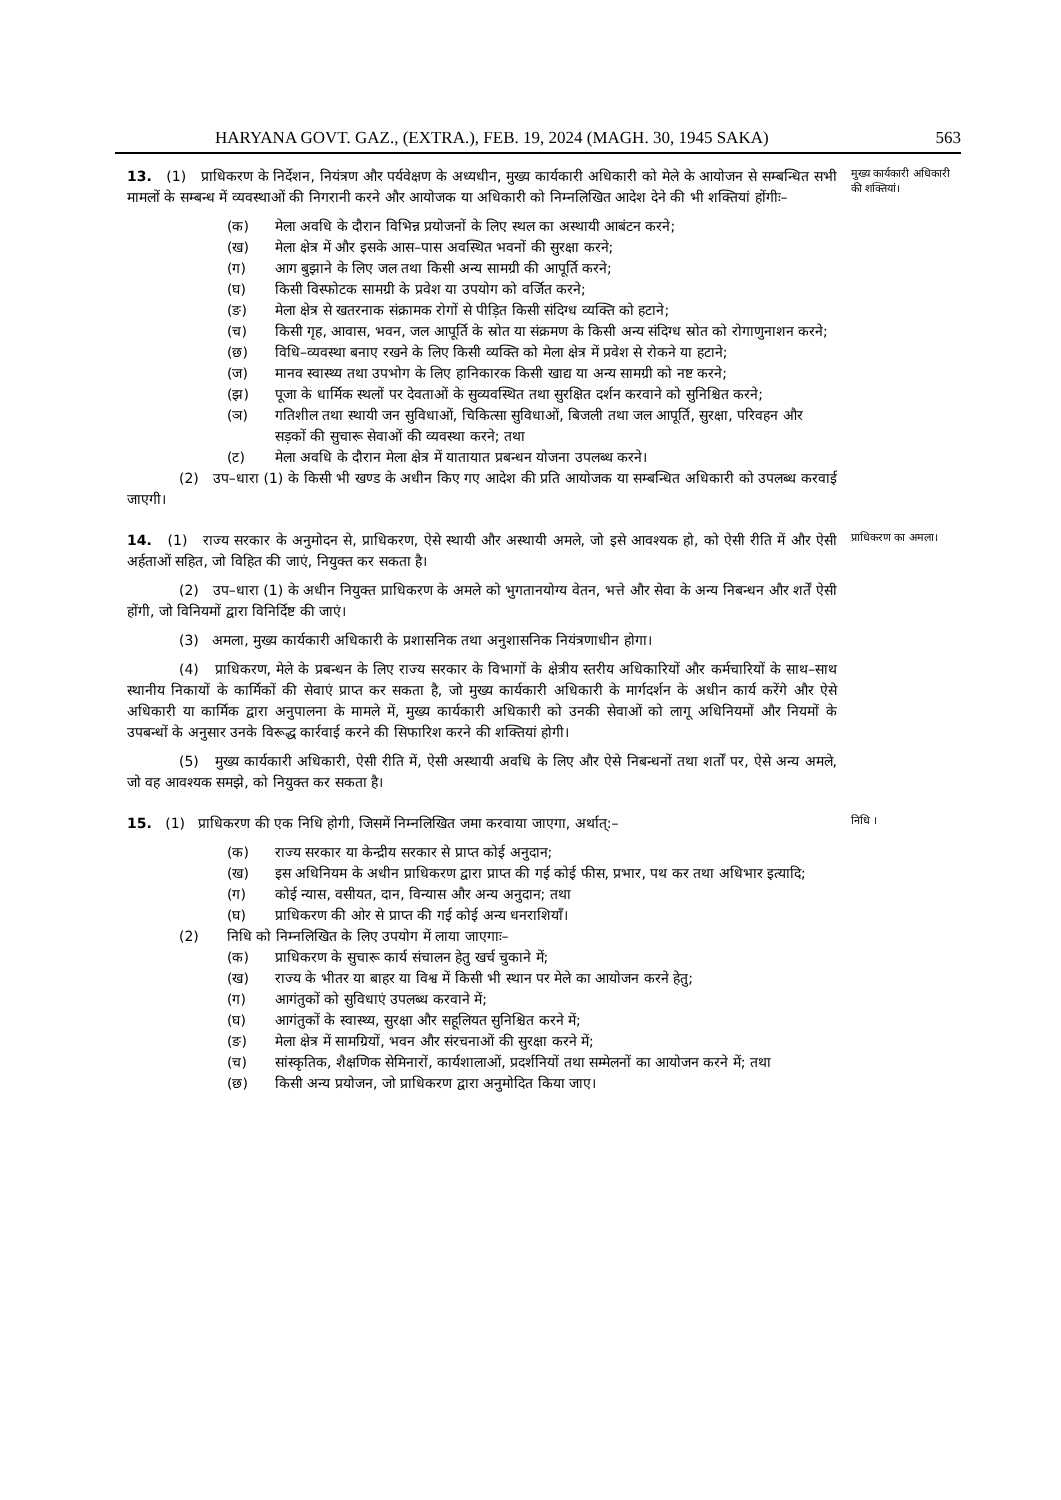HARYANA GOVT. GAZ., (EXTRA.), FEB. 19, 2024 (MAGH. 30, 1945 SAKA) 563
13. (1) प्राधिकरण के निर्देशन, नियंत्रण और पर्यवेक्षण के अध्यधीन, मुख्य कार्यकारी अधिकारी को मेले के आयोजन से सम्बन्धित सभी मामलों के सम्बन्ध में व्यवस्थाओं की निगरानी करने और आयोजक या अधिकारी को निम्नलिखित आदेश देने की भी शक्तियां होंगीः–
(क) मेला अवधि के दौरान विभिन्न प्रयोजनों के लिए स्थल का अस्थायी आबंटन करने;
(ख) मेला क्षेत्र में और इसके आस–पास अवस्थित भवनों की सुरक्षा करने;
(ग) आग बुझाने के लिए जल तथा किसी अन्य सामग्री की आपूर्ति करने;
(घ) किसी विस्फोटक सामग्री के प्रवेश या उपयोग को वर्जित करने;
(ङ) मेला क्षेत्र से खतरनाक संक्रामक रोगों से पीड़ित किसी संदिग्ध व्यक्ति को हटाने;
(च) किसी गृह, आवास, भवन, जल आपूर्ति के स्रोत या संक्रमण के किसी अन्य संदिग्ध स्रोत को रोगाणुनाशन करने;
(छ) विधि–व्यवस्था बनाए रखने के लिए किसी व्यक्ति को मेला क्षेत्र में प्रवेश से रोकने या हटाने;
(ज) मानव स्वास्थ्य तथा उपभोग के लिए हानिकारक किसी खाद्य या अन्य सामग्री को नष्ट करने;
(झ) पूजा के धार्मिक स्थलों पर देवताओं के सुव्यवस्थित तथा सुरक्षित दर्शन करवाने को सुनिश्चित करने;
(ञ) गतिशील तथा स्थायी जन सुविधाओं, चिकित्सा सुविधाओं, बिजली तथा जल आपूर्ति, सुरक्षा, परिवहन और सड़कों की सुचारू सेवाओं की व्यवस्था करने; तथा
(ट) मेला अवधि के दौरान मेला क्षेत्र में यातायात प्रबन्धन योजना उपलब्ध करने।
(2) उप–धारा (1) के किसी भी खण्ड के अधीन किए गए आदेश की प्रति आयोजक या सम्बन्धित अधिकारी को उपलब्ध करवाई जाएगी।
मुख्य कार्यकारी अधिकारी की शक्तियां।
14. (1) राज्य सरकार के अनुमोदन से, प्राधिकरण, ऐसे स्थायी और अस्थायी अमले, जो इसे आवश्यक हो, को ऐसी रीति में और ऐसी अर्हताओं सहित, जो विहित की जाएं, नियुक्त कर सकता है।
(2) उप–धारा (1) के अधीन नियुक्त प्राधिकरण के अमले को भुगतानयोग्य वेतन, भत्ते और सेवा के अन्य निबन्धन और शर्तें ऐसी होंगी, जो विनियमों द्वारा विनिर्दिष्ट की जाएं।
(3) अमला, मुख्य कार्यकारी अधिकारी के प्रशासनिक तथा अनुशासनिक नियंत्रणाधीन होगा।
(4) प्राधिकरण, मेले के प्रबन्धन के लिए राज्य सरकार के विभागों के क्षेत्रीय स्तरीय अधिकारियों और कर्मचारियों के साथ–साथ स्थानीय निकायों के कार्मिकों की सेवाएं प्राप्त कर सकता है, जो मुख्य कार्यकारी अधिकारी के मार्गदर्शन के अधीन कार्य करेंगे और ऐसे अधिकारी या कार्मिक द्वारा अनुपालना के मामले में, मुख्य कार्यकारी अधिकारी को उनकी सेवाओं को लागू अधिनियमों और नियमों के उपबन्धों के अनुसार उनके विरूद्ध कार्रवाई करने की सिफारिश करने की शक्तियां होगी।
(5) मुख्य कार्यकारी अधिकारी, ऐसी रीति में, ऐसी अस्थायी अवधि के लिए और ऐसे निबन्धनों तथा शर्तों पर, ऐसे अन्य अमले, जो वह आवश्यक समझे, को नियुक्त कर सकता है।
प्राधिकरण का अमला।
15. (1) प्राधिकरण की एक निधि होगी, जिसमें निम्नलिखित जमा करवाया जाएगा, अर्थात्:–
(क) राज्य सरकार या केन्द्रीय सरकार से प्राप्त कोई अनुदान;
(ख) इस अधिनियम के अधीन प्राधिकरण द्वारा प्राप्त की गई कोई फीस, प्रभार, पथ कर तथा अधिभार इत्यादि;
(ग) कोई न्यास, वसीयत, दान, विन्यास और अन्य अनुदान; तथा
(घ) प्राधिकरण की ओर से प्राप्त की गई कोई अन्य धनराशियाँ।
(2) निधि को निम्नलिखित के लिए उपयोग में लाया जाएगाः–
(क) प्राधिकरण के सुचारू कार्य संचालन हेतु खर्च चुकाने में;
(ख) राज्य के भीतर या बाहर या विश्व में किसी भी स्थान पर मेले का आयोजन करने हेतु;
(ग) आगंतुकों को सुविधाएं उपलब्ध करवाने में;
(घ) आगंतुकों के स्वास्थ्य, सुरक्षा और सहूलियत सुनिश्चित करने में;
(ङ) मेला क्षेत्र में सामग्रियों, भवन और संरचनाओं की सुरक्षा करने में;
(च) सांस्कृतिक, शैक्षणिक सेमिनारों, कार्यशालाओं, प्रदर्शनियों तथा सम्मेलनों का आयोजन करने में; तथा
(छ) किसी अन्य प्रयोजन, जो प्राधिकरण द्वारा अनुमोदित किया जाए।
निधि ।